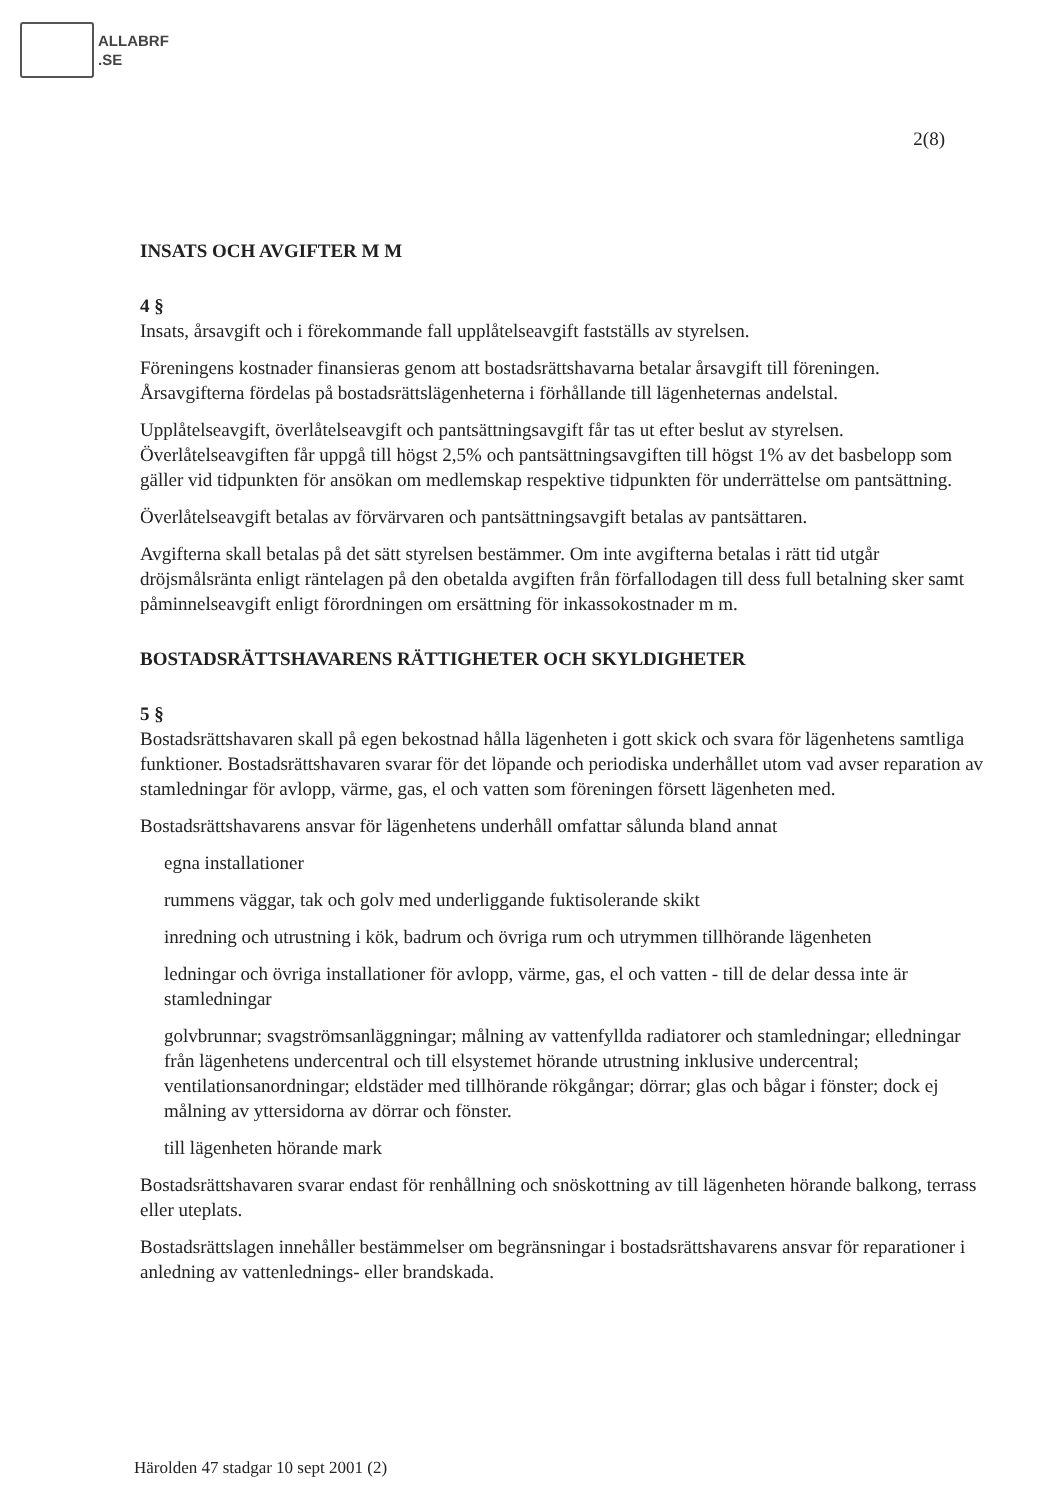ALLABRF
.SE
2(8)
INSATS OCH AVGIFTER M M
4 §
Insats, årsavgift och i förekommande fall upplåtelseavgift fastställs av styrelsen.
Föreningens kostnader finansieras genom att bostadsrättshavarna betalar årsavgift till föreningen. Årsavgifterna fördelas på bostadsrättslägenheterna i förhållande till lägenheternas andelstal.
Upplåtelseavgift, överlåtelseavgift och pantsättningsavgift får tas ut efter beslut av styrelsen. Överlåtelseavgiften får uppgå till högst 2,5% och pantsättningsavgiften till högst 1% av det basbelopp som gäller vid tidpunkten för ansökan om medlemskap respektive tidpunkten för underrättelse om pantsättning.
Överlåtelseavgift betalas av förvärvaren och pantsättningsavgift betalas av pantsättaren.
Avgifterna skall betalas på det sätt styrelsen bestämmer. Om inte avgifterna betalas i rätt tid utgår dröjsmålsränta enligt räntelagen på den obetalda avgiften från förfallodagen till dess full betalning sker samt påminnelseavgift enligt förordningen om ersättning för inkassokostnader m m.
BOSTADSRÄTTSHAVARENS RÄTTIGHETER OCH SKYLDIGHETER
5 §
Bostadsrättshavaren skall på egen bekostnad hålla lägenheten i gott skick och svara för lägenhetens samtliga funktioner. Bostadsrättshavaren svarar för det löpande och periodiska underhållet utom vad avser reparation av stamledningar för avlopp, värme, gas, el och vatten som föreningen försett lägenheten med.
Bostadsrättshavarens ansvar för lägenhetens underhåll omfattar sålunda bland annat
egna installationer
rummens väggar, tak och golv med underliggande fuktisolerande skikt
inredning och utrustning i kök, badrum och övriga rum och utrymmen tillhörande lägenheten
ledningar och övriga installationer för avlopp, värme, gas, el och vatten - till de delar dessa inte är stamledningar
golvbrunnar; svagströmsanläggningar; målning av vattenfyllda radiatorer och stamledningar; elledningar från lägenhetens undercentral och till elsystemet hörande utrustning inklusive undercentral; ventilationsanordningar; eldstäder med tillhörande rökgångar; dörrar; glas och bågar i fönster; dock ej målning av yttersidorna av dörrar och fönster.
till lägenheten hörande mark
Bostadsrättshavaren svarar endast för renhållning och snöskottning av till lägenheten hörande balkong, terrass eller uteplats.
Bostadsrättslagen innehåller bestämmelser om begränsningar i bostadsrättshavarens ansvar för reparationer i anledning av vattenlednings- eller brandskada.
Härolden 47 stadgar 10 sept 2001 (2)